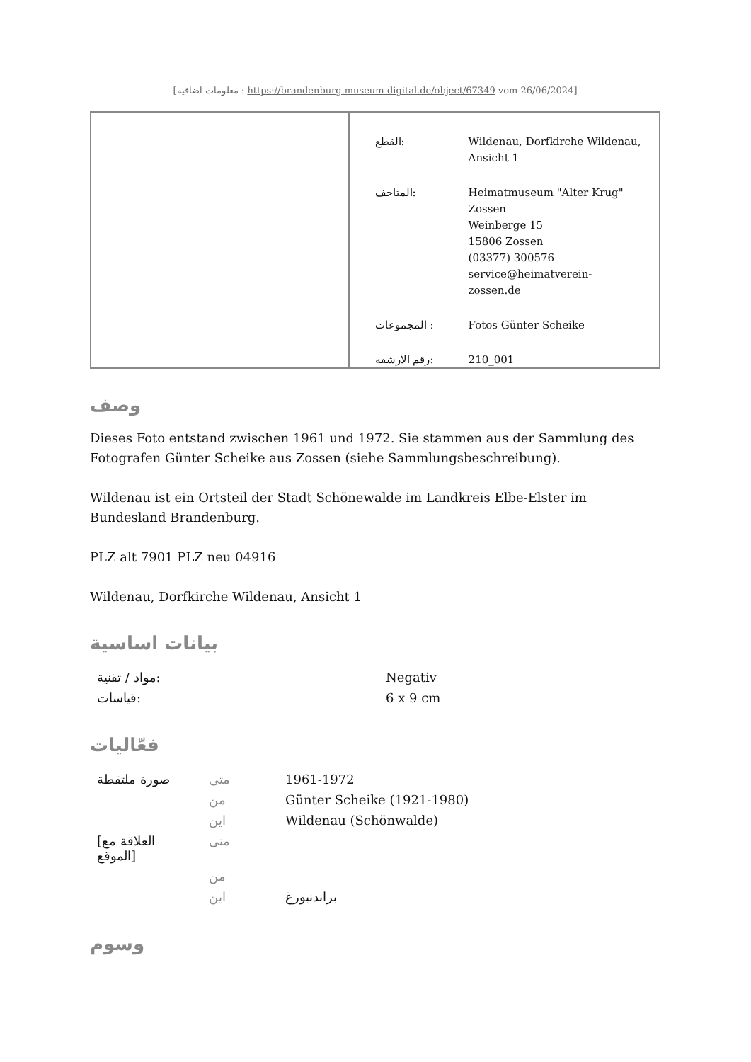[معلومات اضافية : https://brandenburg.museum-digital.de/object/67349 vom 26/06/2024]
| القطع: | Wildenau, Dorfkirche Wildenau, Ansicht 1 |
| المتاحف: | Heimatmuseum "Alter Krug" Zossen Weinberge 15 15806 Zossen (03377) 300576 service@heimatverein-zossen.de |
| المجموعات : | Fotos Günter Scheike |
| رقم الارشفة: | 210_001 |
وصف
Dieses Foto entstand zwischen 1961 und 1972. Sie stammen aus der Sammlung des Fotografen Günter Scheike aus Zossen (siehe Sammlungsbeschreibung).
Wildenau ist ein Ortsteil der Stadt Schönewalde im Landkreis Elbe-Elster im Bundesland Brandenburg.
PLZ alt 7901 PLZ neu 04916
Wildenau, Dorfkirche Wildenau, Ansicht 1
بيانات اساسية
| مواد / تقنية: | Negativ |
| قياسات: | 6 x 9 cm |
فعّاليات
| صورة ملتقطة | متى | 1961-1972 |
| | من | Günter Scheike (1921-1980) |
| | اين | Wildenau (Schönwalde) |
| [العلاقة مع الموقع] | متى | |
| | من | |
| | اين | براندنبورغ |
وسوم